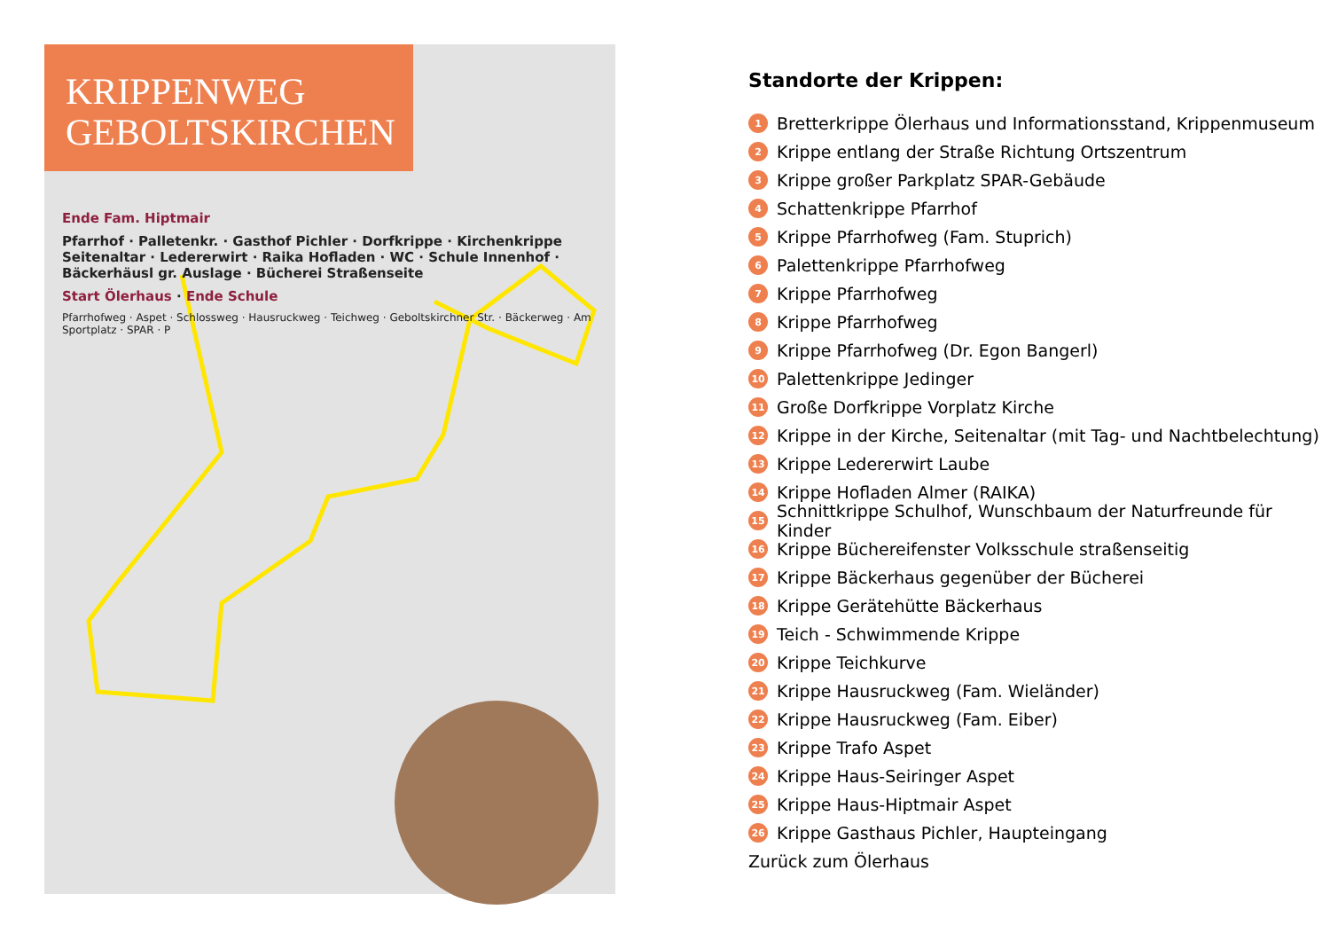KRIPPENWEG
GEBOLTSKIRCHEN
Ende Fam. Hiptmair
Pfarrhof · Palletenkr. · Gasthof Pichler · Dorfkrippe · Kirchenkrippe Seitenaltar · Ledererwirt · Raika Hofladen · WC · Schule Innenhof · Bäckerhäusl gr. Auslage · Bücherei Straßenseite
Start Ölerhaus · Ende Schule
Pfarrhofweg · Aspet · Schlossweg · Hausruckweg · Teichweg · Geboltskirchner Str. · Bäckerweg · Am Sportplatz · SPAR · P
Standorte der Krippen:
1 Bretterkrippe Ölerhaus und Informationsstand, Krippenmuseum
2 Krippe entlang der Straße Richtung Ortszentrum
3 Krippe großer Parkplatz SPAR-Gebäude
4 Schattenkrippe Pfarrhof
5 Krippe Pfarrhofweg (Fam. Stuprich)
6 Palettenkrippe Pfarrhofweg
7 Krippe Pfarrhofweg
8 Krippe Pfarrhofweg
9 Krippe Pfarrhofweg (Dr. Egon Bangerl)
10 Palettenkrippe Jedinger
11 Große Dorfkrippe Vorplatz Kirche
12 Krippe in der Kirche, Seitenaltar (mit Tag- und Nachtbelechtung)
13 Krippe Ledererwirt Laube
14 Krippe Hofladen Almer (RAIKA)
15 Schnittkrippe Schulhof, Wunschbaum der Naturfreunde für Kinder
16 Krippe Büchereifenster Volksschule straßenseitig
17 Krippe Bäckerhaus gegenüber der Bücherei
18 Krippe Gerätehütte Bäckerhaus
19 Teich - Schwimmende Krippe
20 Krippe Teichkurve
21 Krippe Hausruckweg (Fam. Wieländer)
22 Krippe Hausruckweg (Fam. Eiber)
23 Krippe Trafo Aspet
24 Krippe Haus-Seiringer Aspet
25 Krippe Haus-Hiptmair Aspet
26 Krippe Gasthaus Pichler, Haupteingang
Zurück zum Ölerhaus